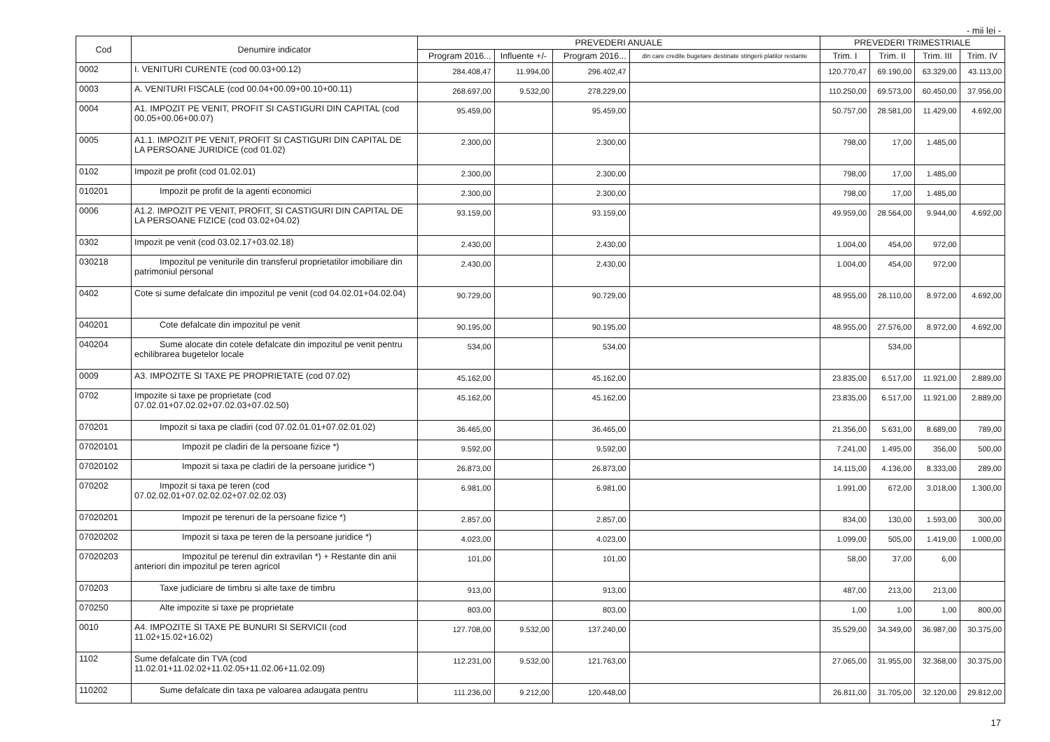- mii lei -
| Cod | Denumire indicator | PREVEDERI ANUALE | | | | PREVEDERI TRIMESTRIALE | | | |
| --- | --- | --- | --- | --- | --- | --- | --- | --- | --- |
| | | Program 2016... | Influente +/- | Program 2016... | din care credite bugetare destinate stingerii platilor restante | Trim. I | Trim. II | Trim. III | Trim. IV |
| 0002 | I. VENITURI CURENTE (cod 00.03+00.12) | 284.408,47 | 11.994,00 | 296.402,47 | | 120.770,47 | 69.190,00 | 63.329,00 | 43.113,00 |
| 0003 | A. VENITURI FISCALE (cod 00.04+00.09+00.10+00.11) | 268.697,00 | 9.532,00 | 278.229,00 | | 110.250,00 | 69.573,00 | 60.450,00 | 37.956,00 |
| 0004 | A1. IMPOZIT PE VENIT, PROFIT SI CASTIGURI DIN CAPITAL (cod 00.05+00.06+00.07) | 95.459,00 | | 95.459,00 | | 50.757,00 | 28.581,00 | 11.429,00 | 4.692,00 |
| 0005 | A1.1. IMPOZIT PE VENIT, PROFIT SI CASTIGURI DIN CAPITAL DE LA PERSOANE JURIDICE (cod 01.02) | 2.300,00 | | 2.300,00 | | 798,00 | 17,00 | 1.485,00 | |
| 0102 | Impozit pe profit (cod 01.02.01) | 2.300,00 | | 2.300,00 | | 798,00 | 17,00 | 1.485,00 | |
| 010201 | Impozit pe profit de la agenti economici | 2.300,00 | | 2.300,00 | | 798,00 | 17,00 | 1.485,00 | |
| 0006 | A1.2. IMPOZIT PE VENIT, PROFIT, SI CASTIGURI DIN CAPITAL DE LA PERSOANE FIZICE (cod 03.02+04.02) | 93.159,00 | | 93.159,00 | | 49.959,00 | 28.564,00 | 9.944,00 | 4.692,00 |
| 0302 | Impozit pe venit (cod 03.02.17+03.02.18) | 2.430,00 | | 2.430,00 | | 1.004,00 | 454,00 | 972,00 | |
| 030218 | Impozitul pe veniturile din transferul proprietatilor imobiliare din patrimoniul personal | 2.430,00 | | 2.430,00 | | 1.004,00 | 454,00 | 972,00 | |
| 0402 | Cote si sume defalcate din impozitul pe venit (cod 04.02.01+04.02.04) | 90.729,00 | | 90.729,00 | | 48.955,00 | 28.110,00 | 8.972,00 | 4.692,00 |
| 040201 | Cote defalcate din impozitul pe venit | 90.195,00 | | 90.195,00 | | 48.955,00 | 27.576,00 | 8.972,00 | 4.692,00 |
| 040204 | Sume alocate din cotele defalcate din impozitul pe venit pentru echilibrarea bugetelor locale | 534,00 | | 534,00 | | | 534,00 | | |
| 0009 | A3. IMPOZITE SI TAXE PE PROPRIETATE (cod 07.02) | 45.162,00 | | 45.162,00 | | 23.835,00 | 6.517,00 | 11.921,00 | 2.889,00 |
| 0702 | Impozite si taxe pe proprietate (cod 07.02.01+07.02.02+07.02.03+07.02.50) | 45.162,00 | | 45.162,00 | | 23.835,00 | 6.517,00 | 11.921,00 | 2.889,00 |
| 070201 | Impozit si taxa pe cladiri (cod 07.02.01.01+07.02.01.02) | 36.465,00 | | 36.465,00 | | 21.356,00 | 5.631,00 | 8.689,00 | 789,00 |
| 07020101 | Impozit pe cladiri de la persoane fizice *) | 9.592,00 | | 9.592,00 | | 7.241,00 | 1.495,00 | 356,00 | 500,00 |
| 07020102 | Impozit si taxa pe cladiri de la persoane juridice *) | 26.873,00 | | 26.873,00 | | 14.115,00 | 4.136,00 | 8.333,00 | 289,00 |
| 070202 | Impozit si taxa pe teren (cod 07.02.02.01+07.02.02.02+07.02.02.03) | 6.981,00 | | 6.981,00 | | 1.991,00 | 672,00 | 3.018,00 | 1.300,00 |
| 07020201 | Impozit pe terenuri de la persoane fizice *) | 2.857,00 | | 2.857,00 | | 834,00 | 130,00 | 1.593,00 | 300,00 |
| 07020202 | Impozit si taxa pe teren de la persoane juridice *) | 4.023,00 | | 4.023,00 | | 1.099,00 | 505,00 | 1.419,00 | 1.000,00 |
| 07020203 | Impozitul pe terenul din extravilan *) + Restante din anii anteriori din impozitul pe teren agricol | 101,00 | | 101,00 | | 58,00 | 37,00 | 6,00 | |
| 070203 | Taxe judiciare de timbru si alte taxe de timbru | 913,00 | | 913,00 | | 487,00 | 213,00 | 213,00 | |
| 070250 | Alte impozite si taxe pe proprietate | 803,00 | | 803,00 | | 1,00 | 1,00 | 1,00 | 800,00 |
| 0010 | A4. IMPOZITE SI TAXE PE BUNURI SI SERVICII (cod 11.02+15.02+16.02) | 127.708,00 | 9.532,00 | 137.240,00 | | 35.529,00 | 34.349,00 | 36.987,00 | 30.375,00 |
| 1102 | Sume defalcate din TVA (cod 11.02.01+11.02.02+11.02.05+11.02.06+11.02.09) | 112.231,00 | 9.532,00 | 121.763,00 | | 27.065,00 | 31.955,00 | 32.368,00 | 30.375,00 |
| 110202 | Sume defalcate din taxa pe valoarea adaugata pentru | 111.236,00 | 9.212,00 | 120.448,00 | | 26.811,00 | 31.705,00 | 32.120,00 | 29.812,00 |
17